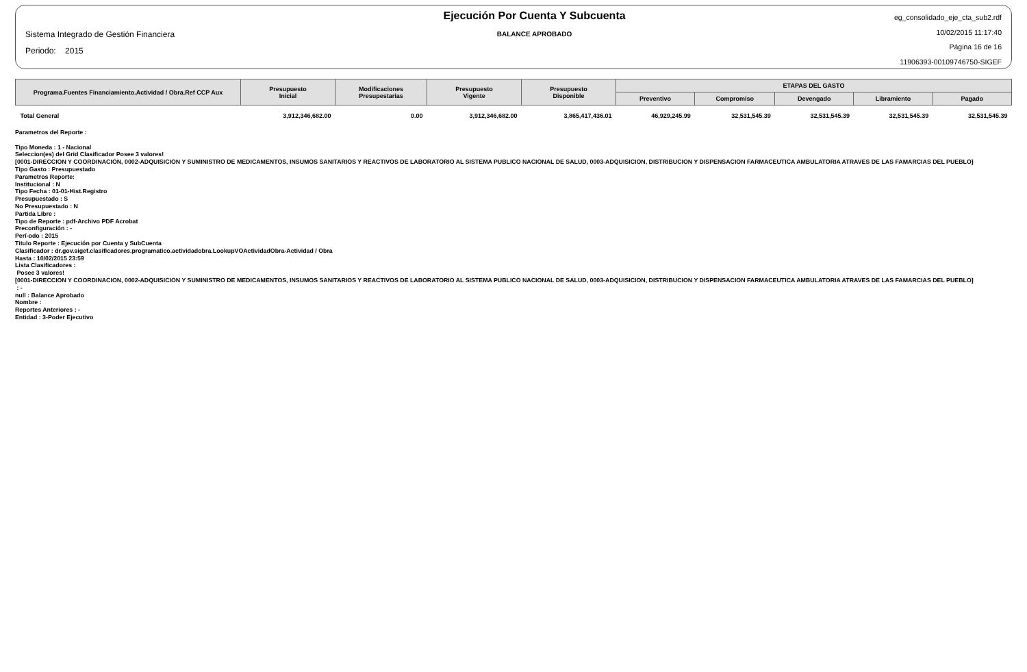Sistema Integrado de Gestión Financiera
Periodo: 2015
Ejecución Por Cuenta Y Subcuenta
BALANCE APROBADO
eg_consolidado_eje_cta_sub2.rdf
10/02/2015 11:17:40
Página 16 de 16
11906393-00109746750-SIGEF
| Programa.Fuentes Financiamiento.Actividad / Obra.Ref CCP Aux | Presupuesto Inicial | Modificaciones Presupestarias | Presupuesto Vigente | Presupuesto Disponible | ETAPAS DEL GASTO | | | | |
| --- | --- | --- | --- | --- | --- | --- | --- | --- | --- |
| | | | | | Preventivo | Compromiso | Devengado | Libramiento | Pagado |
| Total General | 3,912,346,682.00 | 0.00 | 3,912,346,682.00 | 3,865,417,436.01 | 46,929,245.99 | 32,531,545.39 | 32,531,545.39 | 32,531,545.39 | 32,531,545.39 |
Parametros del Reporte :
Tipo Moneda : 1 - Nacional
Seleccion(es) del Grid Clasificador Posee 3 valores!
[0001-DIRECCION Y COORDINACION, 0002-ADQUISICION Y SUMINISTRO DE MEDICAMENTOS, INSUMOS SANITARIOS Y REACTIVOS DE LABORATORIO AL SISTEMA PUBLICO NACIONAL DE SALUD, 0003-ADQUISICION, DISTRIBUCION Y DISPENSACION FARMACEUTICA AMBULATORIA ATRAVES DE LAS FAMARCIAS DEL PUEBLO]
Tipo Gasto : Presupuestado
Parametros Reporte:
Institucional : N
Tipo Fecha : 01-01-Hist.Registro
Presupuestado : S
No Presupuestado : N
Partida Libre :
Tipo de Reporte : pdf-Archivo PDF Acrobat
Preconfiguración : -
Perí-odo : 2015
Titulo Reporte : Ejecución por Cuenta y SubCuenta
Clasificador : dr.gov.sigef.clasificadores.programatico.actividadobra.LookupVOActividadObra-Actividad / Obra
Hasta : 10/02/2015 23:59
Lista Clasificadores :
Posee 3 valores!
[0001-DIRECCION Y COORDINACION, 0002-ADQUISICION Y SUMINISTRO DE MEDICAMENTOS, INSUMOS SANITARIOS Y REACTIVOS DE LABORATORIO AL SISTEMA PUBLICO NACIONAL DE SALUD, 0003-ADQUISICION, DISTRIBUCION Y DISPENSACION FARMACEUTICA AMBULATORIA ATRAVES DE LAS FAMARCIAS DEL PUEBLO]
: -
null : Balance Aprobado
Nombre :
Reportes Anteriores : -
Entidad : 3-Poder Ejecutivo